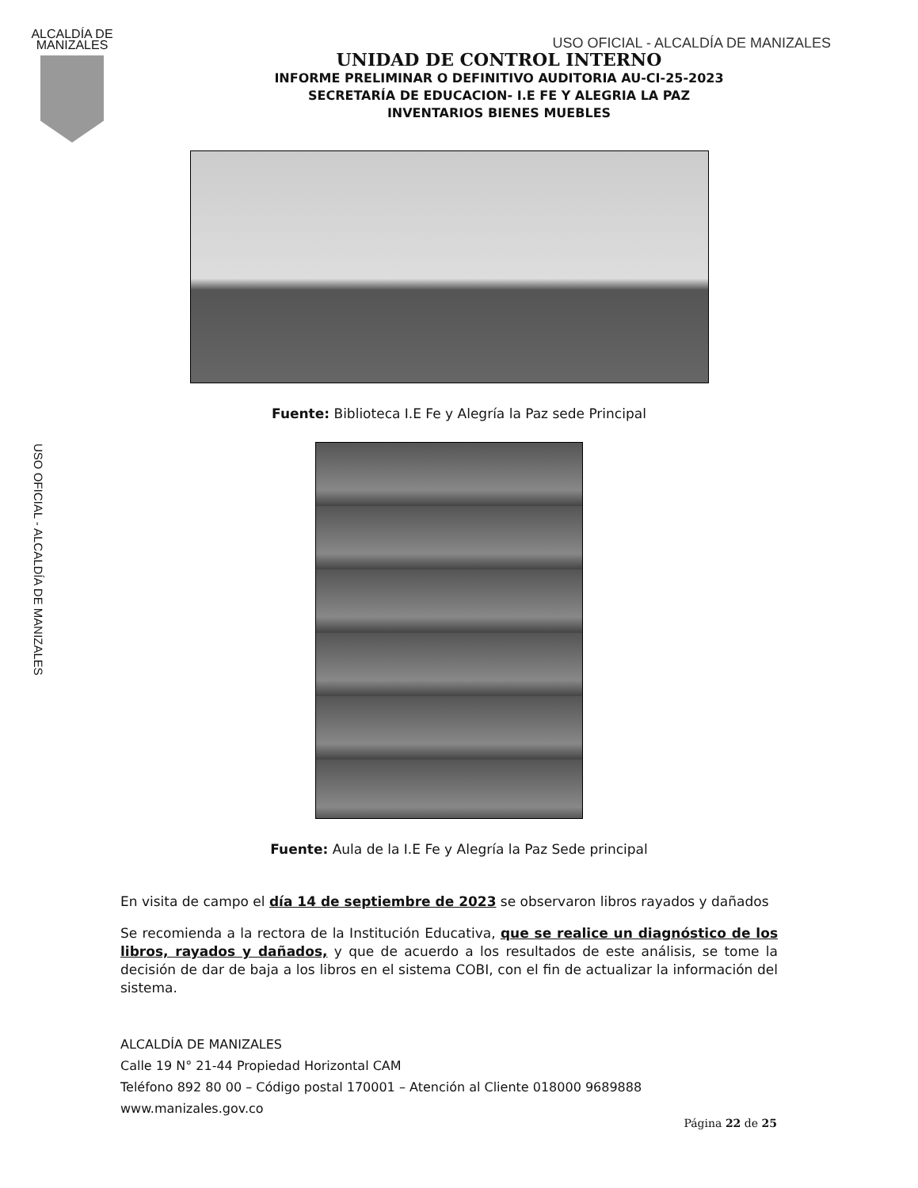ALCALDÍA DE
MANIZALES
USO OFICIAL - ALCALDÍA DE MANIZALES
UNIDAD DE CONTROL INTERNO
INFORME PRELIMINAR O DEFINITIVO AUDITORIA AU-CI-25-2023
SECRETARÍA DE EDUCACION- I.E FE Y ALEGRIA LA PAZ
INVENTARIOS BIENES MUEBLES
Fuente: Biblioteca I.E Fe y Alegría la Paz sede Principal
USO OFICIAL - ALCALDÍA DE MANIZALES
Fuente: Aula de la I.E Fe y Alegría la Paz Sede principal
En visita de campo el día 14 de septiembre de 2023 se observaron libros rayados y dañados
Se recomienda a la rectora de la Institución Educativa, que se realice un diagnóstico de los libros, rayados y dañados, y que de acuerdo a los resultados de este análisis, se tome la decisión de dar de baja a los libros en el sistema COBI, con el fin de actualizar la información del sistema.
ALCALDÍA DE MANIZALES
Calle 19 N° 21-44 Propiedad Horizontal CAM
Teléfono 892 80 00 – Código postal 170001 – Atención al Cliente 018000 9689888
www.manizales.gov.co
Página 22 de 25